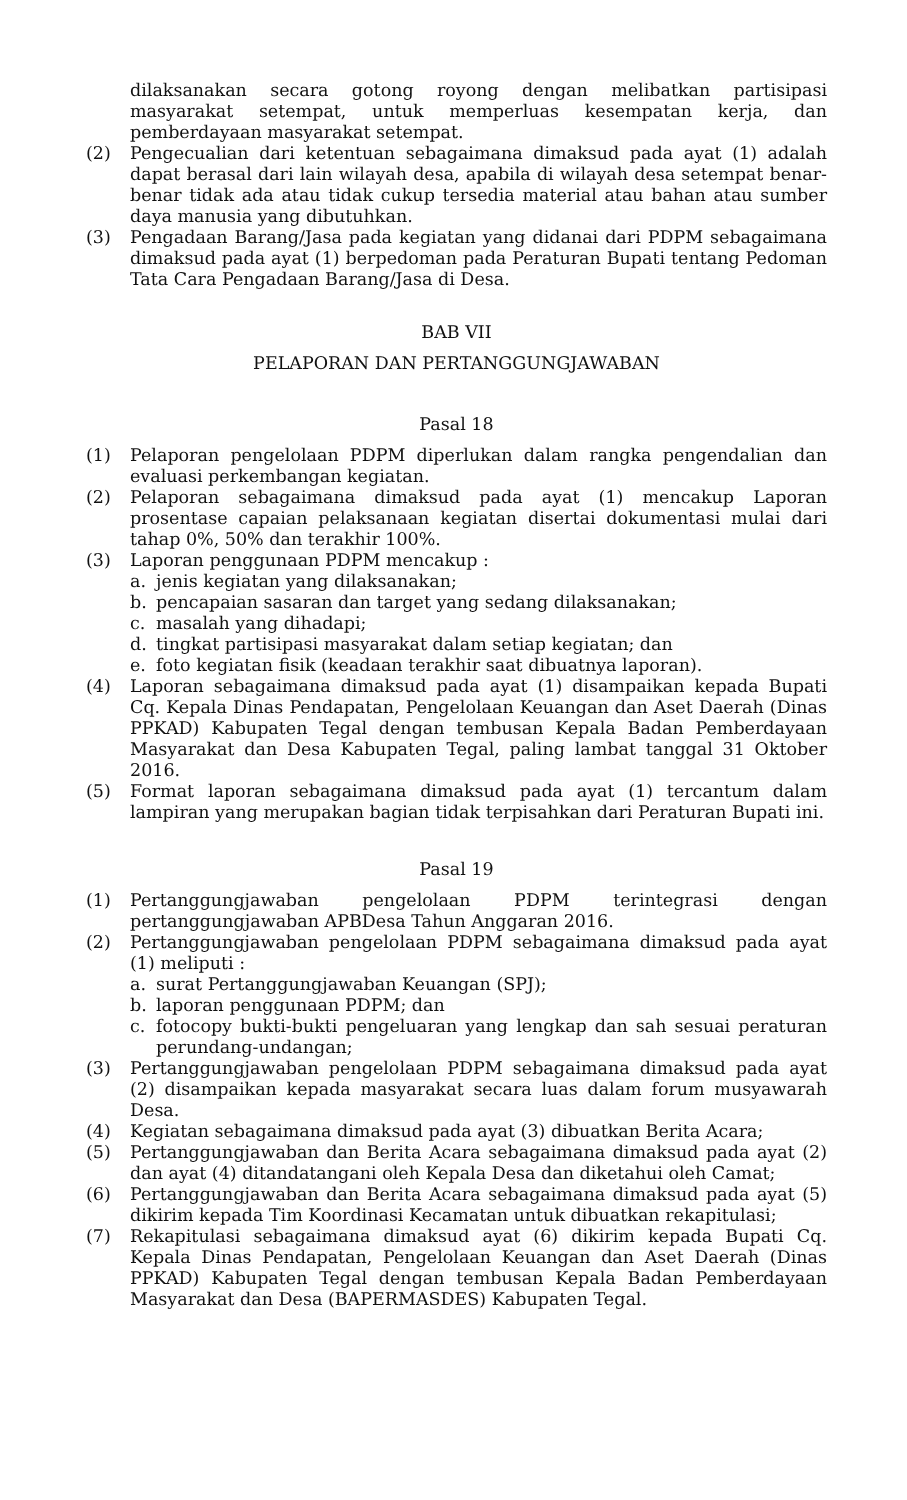dilaksanakan secara gotong royong dengan melibatkan partisipasi masyarakat setempat, untuk memperluas kesempatan kerja, dan pemberdayaan masyarakat setempat.
(2) Pengecualian dari ketentuan sebagaimana dimaksud pada ayat (1) adalah dapat berasal dari lain wilayah desa, apabila di wilayah desa setempat benar-benar tidak ada atau tidak cukup tersedia material atau bahan atau sumber daya manusia yang dibutuhkan.
(3) Pengadaan Barang/Jasa pada kegiatan yang didanai dari PDPM sebagaimana dimaksud pada ayat (1) berpedoman pada Peraturan Bupati tentang Pedoman Tata Cara Pengadaan Barang/Jasa di Desa.
BAB VII
PELAPORAN DAN PERTANGGUNGJAWABAN
Pasal 18
(1) Pelaporan pengelolaan PDPM diperlukan dalam rangka pengendalian dan evaluasi perkembangan kegiatan.
(2) Pelaporan sebagaimana dimaksud pada ayat (1) mencakup Laporan prosentase capaian pelaksanaan kegiatan disertai dokumentasi mulai dari tahap 0%, 50% dan terakhir 100%.
(3) Laporan penggunaan PDPM mencakup :
a. jenis kegiatan yang dilaksanakan;
b. pencapaian sasaran dan target yang sedang dilaksanakan;
c. masalah yang dihadapi;
d. tingkat partisipasi masyarakat dalam setiap kegiatan; dan
e. foto kegiatan fisik (keadaan terakhir saat dibuatnya laporan).
(4) Laporan sebagaimana dimaksud pada ayat (1) disampaikan kepada Bupati Cq. Kepala Dinas Pendapatan, Pengelolaan Keuangan dan Aset Daerah (Dinas PPKAD) Kabupaten Tegal dengan tembusan Kepala Badan Pemberdayaan Masyarakat dan Desa Kabupaten Tegal, paling lambat tanggal 31 Oktober 2016.
(5) Format laporan sebagaimana dimaksud pada ayat (1) tercantum dalam lampiran yang merupakan bagian tidak terpisahkan dari Peraturan Bupati ini.
Pasal 19
(1) Pertanggungjawaban pengelolaan PDPM terintegrasi dengan pertanggungjawaban APBDesa Tahun Anggaran 2016.
(2) Pertanggungjawaban pengelolaan PDPM sebagaimana dimaksud pada ayat (1) meliputi :
a. surat Pertanggungjawaban Keuangan (SPJ);
b. laporan penggunaan PDPM; dan
c. fotocopy bukti-bukti pengeluaran yang lengkap dan sah sesuai peraturan perundang-undangan;
(3) Pertanggungjawaban pengelolaan PDPM sebagaimana dimaksud pada ayat (2) disampaikan kepada masyarakat secara luas dalam forum musyawarah Desa.
(4) Kegiatan sebagaimana dimaksud pada ayat (3) dibuatkan Berita Acara;
(5) Pertanggungjawaban dan Berita Acara sebagaimana dimaksud pada ayat (2) dan ayat (4) ditandatangani oleh Kepala Desa dan diketahui oleh Camat;
(6) Pertanggungjawaban dan Berita Acara sebagaimana dimaksud pada ayat (5) dikirim kepada Tim Koordinasi Kecamatan untuk dibuatkan rekapitulasi;
(7) Rekapitulasi sebagaimana dimaksud ayat (6) dikirim kepada Bupati Cq. Kepala Dinas Pendapatan, Pengelolaan Keuangan dan Aset Daerah (Dinas PPKAD) Kabupaten Tegal dengan tembusan Kepala Badan Pemberdayaan Masyarakat dan Desa (BAPERMASDES) Kabupaten Tegal.